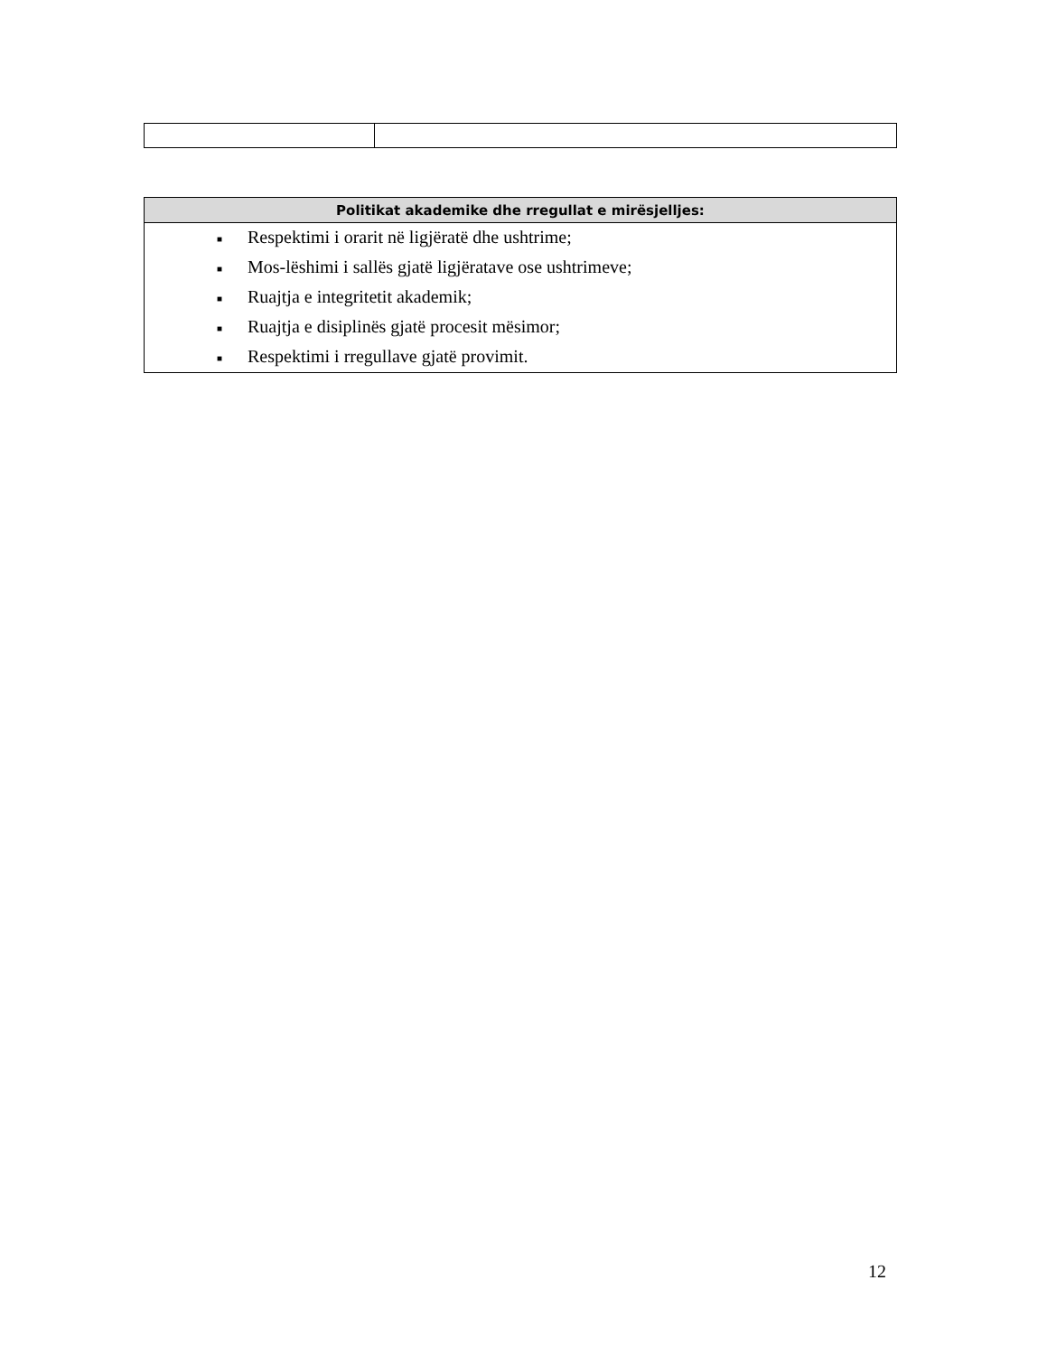| Politikat akademike dhe rregullat e mirësjelljes: |
| --- |
| ■ Respektimi i orarit në ligjëratë dhe ushtrime; ■ Mos-lëshimi i sallës gjatë ligjëratave ose ushtrimeve; ■ Ruajtja e integritetit akademik; ■ Ruajtja e disiplinës gjatë procesit mësimor; ■ Respektimi i rregullave gjatë provimit. |
12